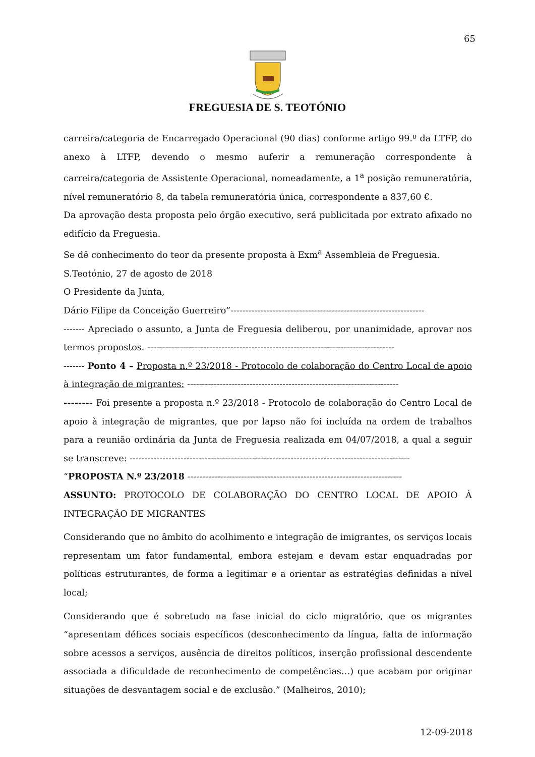65
FREGUESIA DE S. TEOTÓNIO
carreira/categoria de Encarregado Operacional (90 dias) conforme artigo 99.º da LTFP, do anexo à LTFP, devendo o mesmo auferir a remuneração correspondente à carreira/categoria de Assistente Operacional, nomeadamente, a 1<sup>a</sup> posição remuneratória, nível remuneratório 8, da tabela remuneratória única, correspondente a 837,60 €.
Da aprovação desta proposta pelo órgão executivo, será publicitada por extrato afixado no edifício da Freguesia.
Se dê conhecimento do teor da presente proposta à Exm<sup>a</sup> Assembleia de Freguesia.
S.Teotónio, 27 de agosto de 2018
O Presidente da Junta,
Dário Filipe da Conceição Guerreiro”-----------------------------------------------------------------
------- Apreciado o assunto, a Junta de Freguesia deliberou, por unanimidade, aprovar nos termos propostos. -----------------------------------------------------------------------------------
------- Ponto 4 – Proposta n.º 23/2018 - Protocolo de colaboração do Centro Local de apoio à integração de migrantes: -----------------------------------------------------------------------
-------- Foi presente a proposta n.º 23/2018 - Protocolo de colaboração do Centro Local de apoio à integração de migrantes, que por lapso não foi incluída na ordem de trabalhos para a reunião ordinária da Junta de Freguesia realizada em 04/07/2018, a qual a seguir se transcreve: ----------------------------------------------------------------------------------------------
“PROPOSTA N.º 23/2018 ------------------------------------------------------------------------
ASSUNTO: PROTOCOLO DE COLABORAÇÃO DO CENTRO LOCAL DE APOIO À INTEGRAÇÃO DE MIGRANTES
Considerando que no âmbito do acolhimento e integração de imigrantes, os serviços locais representam um fator fundamental, embora estejam e devam estar enquadradas por políticas estruturantes, de forma a legitimar e a orientar as estratégias definidas a nível local;
Considerando que é sobretudo na fase inicial do ciclo migratório, que os migrantes “apresentam défices sociais específicos (desconhecimento da língua, falta de informação sobre acessos a serviços, ausência de direitos políticos, inserção profissional descendente associada a dificuldade de reconhecimento de competências…) que acabam por originar situações de desvantagem social e de exclusão.” (Malheiros, 2010);
12-09-2018